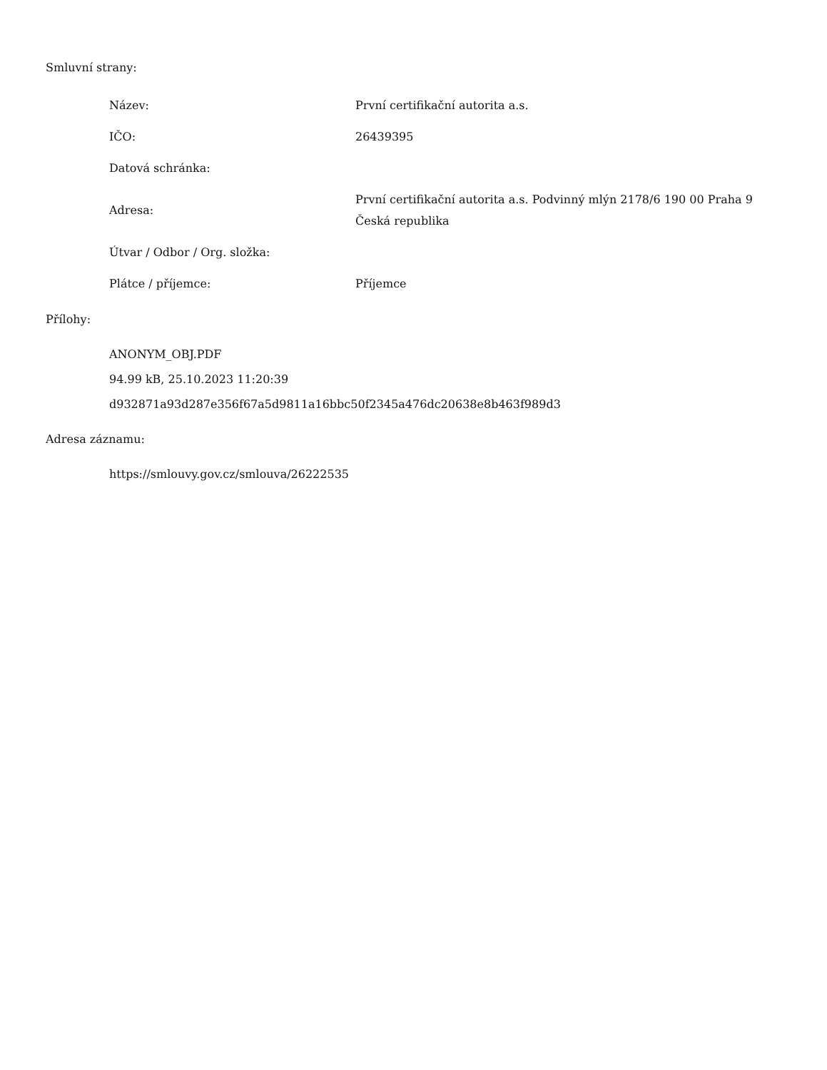Smluvní strany:
| Název: | První certifikační autorita a.s. |
| IČO: | 26439395 |
| Datová schránka: | |
| Adresa: | První certifikační autorita a.s. Podvinný mlýn 2178/6 190 00 Praha 9 Česká republika |
| Útvar / Odbor / Org. složka: | |
| Plátce / příjemce: | Příjemce |
Přílohy:
ANONYM_OBJ.PDF
94.99 kB, 25.10.2023 11:20:39
d932871a93d287e356f67a5d9811a16bbc50f2345a476dc20638e8b463f989d3
Adresa záznamu:
https://smlouvy.gov.cz/smlouva/26222535